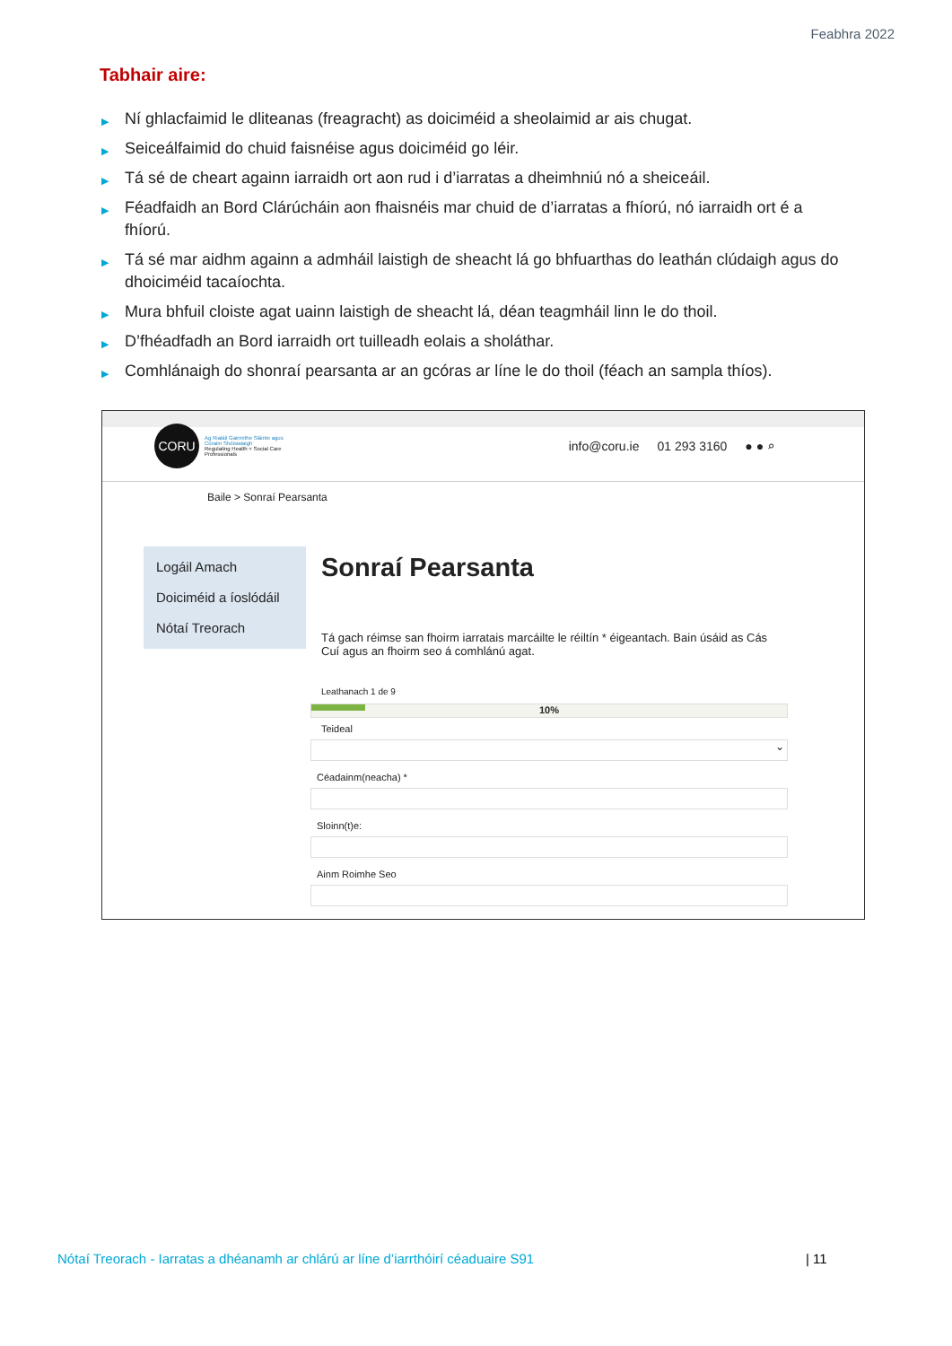Feabhra 2022
Tabhair aire:
▶ Ní ghlacfaimid le dliteanas (freagracht) as doiciméid a sheolaimid ar ais chugat.
▶ Seiceálfaimid do chuid faisnéise agus doiciméid go léir.
▶ Tá sé de cheart againn iarraidh ort aon rud i d’iarratas a dheimhniú nó a sheiceáil.
▶ Féadfaidh an Bord Clárúcháin aon fhaisnéis mar chuid de d’iarratas a fhíorú, nó iarraidh ort é a fhíorú.
▶ Tá sé mar aidhm againn a admháil laistigh de sheacht lá go bhfuarthas do leathán clúdaigh agus do dhoiciméid tacaíochta.
▶ Mura bhfuil cloiste agat uainn laistigh de sheacht lá, déan teagmháil linn le do thoil.
▶ D’fhéadfadh an Bord iarraidh ort tuilleadh eolais a sholáthar.
▶ Comhlánaigh do shonraí pearsanta ar an gcóras ar líne le do thoil (féach an sampla thíos).
CORU
Ag Rialáil Gairmithe Sláinte agus Cúraim Shóisialaigh
Regulating Health + Social Care Professionals
info@coru.ie 01 293 3160 ● ● ⌕
Baile > Sonraí Pearsanta
Logáil Amach
Doiciméid a íoslódáil
Nótaí Treorach
Sonraí Pearsanta
Tá gach réimse san fhoirm iarratais marcáilte le réiltín * éigeantach. Bain úsáid as Cás Cuí agus an fhoirm seo á comhlánú agat.
Leathanach 1 de 9
10%
Teideal
⌄
Céadainm(neacha) *
Sloinn(t)e:
Ainm Roimhe Seo
Nótaí Treorach - Iarratas a dhéanamh ar chlárú ar líne d’iarrthóirí céaduaire S91
| 11